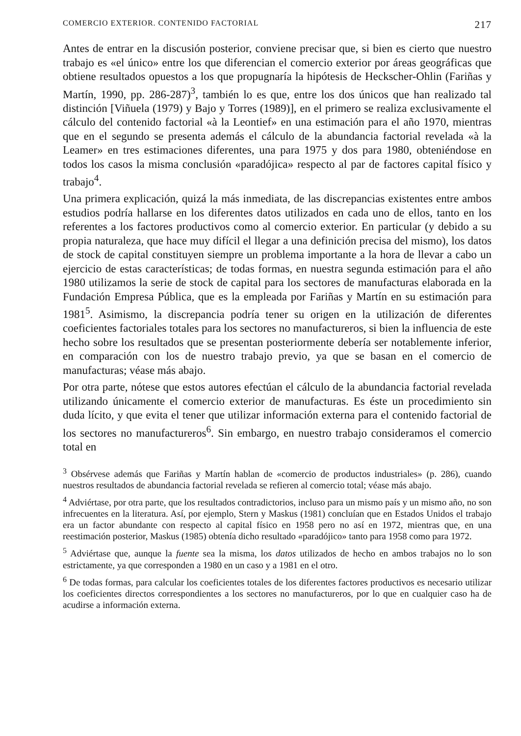COMERCIO EXTERIOR. CONTENIDO FACTORIAL 217
Antes de entrar en la discusión posterior, conviene precisar que, si bien es cierto que nuestro trabajo es «el único» entre los que diferencian el comercio exterior por áreas geográficas que obtiene resultados opuestos a los que propugnaría la hipótesis de Heckscher-Ohlin (Fariñas y Martín, 1990, pp. 286-287)<sup>3</sup>, también lo es que, entre los dos únicos que han realizado tal distinción [Viñuela (1979) y Bajo y Torres (1989)], en el primero se realiza exclusivamente el cálculo del contenido factorial «à la Leontief» en una estimación para el año 1970, mientras que en el segundo se presenta además el cálculo de la abundancia factorial revelada «à la Leamer» en tres estimaciones diferentes, una para 1975 y dos para 1980, obteniéndose en todos los casos la misma conclusión «paradójica» respecto al par de factores capital físico y trabajo<sup>4</sup>.
Una primera explicación, quizá la más inmediata, de las discrepancias existentes entre ambos estudios podría hallarse en los diferentes datos utilizados en cada uno de ellos, tanto en los referentes a los factores productivos como al comercio exterior. En particular (y debido a su propia naturaleza, que hace muy difícil el llegar a una definición precisa del mismo), los datos de stock de capital constituyen siempre un problema importante a la hora de llevar a cabo un ejercicio de estas características; de todas formas, en nuestra segunda estimación para el año 1980 utilizamos la serie de stock de capital para los sectores de manufacturas elaborada en la Fundación Empresa Pública, que es la empleada por Fariñas y Martín en su estimación para 1981<sup>5</sup>. Asimismo, la discrepancia podría tener su origen en la utilización de diferentes coeficientes factoriales totales para los sectores no manufactureros, si bien la influencia de este hecho sobre los resultados que se presentan posteriormente debería ser notablemente inferior, en comparación con los de nuestro trabajo previo, ya que se basan en el comercio de manufacturas; véase más abajo.
Por otra parte, nótese que estos autores efectúan el cálculo de la abundancia factorial revelada utilizando únicamente el comercio exterior de manufacturas. Es éste un procedimiento sin duda lícito, y que evita el tener que utilizar información externa para el contenido factorial de los sectores no manufactureros<sup>6</sup>. Sin embargo, en nuestro trabajo consideramos el comercio total en
<sup>3</sup> Obsérvese además que Fariñas y Martín hablan de «comercio de productos industriales» (p. 286), cuando nuestros resultados de abundancia factorial revelada se refieren al comercio total; véase más abajo.
<sup>4</sup> Adviértase, por otra parte, que los resultados contradictorios, incluso para un mismo país y un mismo año, no son infrecuentes en la literatura. Así, por ejemplo, Stern y Maskus (1981) concluían que en Estados Unidos el trabajo era un factor abundante con respecto al capital físico en 1958 pero no así en 1972, mientras que, en una reestimación posterior, Maskus (1985) obtenía dicho resultado «paradójico» tanto para 1958 como para 1972.
<sup>5</sup> Adviértase que, aunque la fuente sea la misma, los datos utilizados de hecho en ambos trabajos no lo son estrictamente, ya que corresponden a 1980 en un caso y a 1981 en el otro.
<sup>6</sup> De todas formas, para calcular los coeficientes totales de los diferentes factores productivos es necesario utilizar los coeficientes directos correspondientes a los sectores no manufactureros, por lo que en cualquier caso ha de acudirse a información externa.